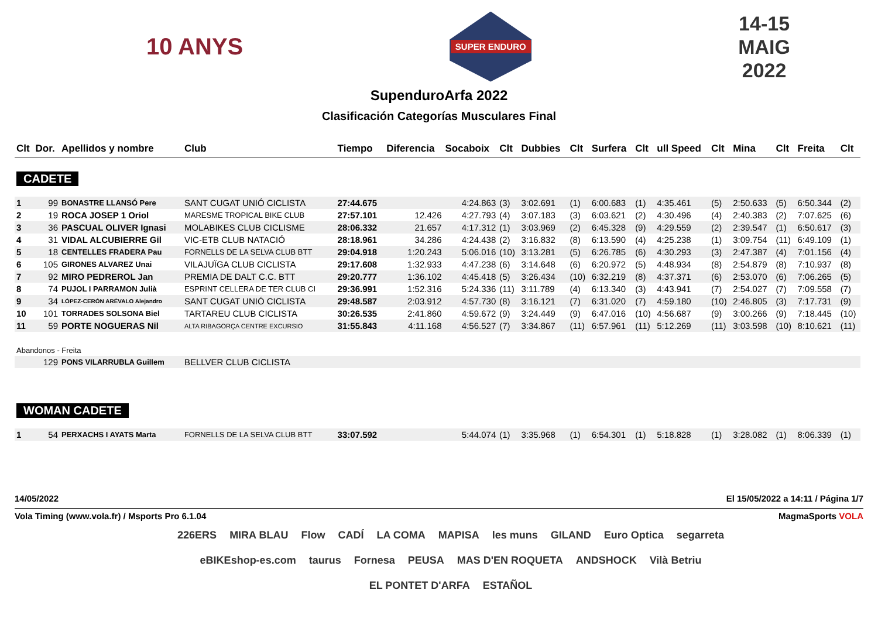10 ANYS
SUPER ENDURO
14-15
MAIG
2022
SupenduroArfa 2022
Clasificación Categorías Musculares Final
| Clt | Dor. | Apellidos y nombre | Club | Tiempo | Diferencia | Socaboix | Clt | Dubbies | Clt | Surfera | Clt | ull Speed | Clt | Mina | Clt | Freita | Clt |
| --- | --- | --- | --- | --- | --- | --- | --- | --- | --- | --- | --- | --- | --- | --- | --- | --- | --- |
| CADETE | | | | | | | | | | | | | | | | | |
| 1 | 99 | BONASTRE LLANSÓ Pere | SANT CUGAT UNIÓ CICLISTA | 27:44.675 | | 4:24.863 | (3) | 3:02.691 | (1) | 6:00.683 | (1) | 4:35.461 | (5) | 2:50.633 | (5) | 6:50.344 | (2) |
| 2 | 19 | ROCA JOSEP 1 Oriol | MARESME TROPICAL BIKE CLUB | 27:57.101 | 12.426 | 4:27.793 | (4) | 3:07.183 | (3) | 6:03.621 | (2) | 4:30.496 | (4) | 2:40.383 | (2) | 7:07.625 | (6) |
| 3 | 36 | PASCUAL OLIVER Ignasi | MOLABIKES CLUB CICLISME | 28:06.332 | 21.657 | 4:17.312 | (1) | 3:03.969 | (2) | 6:45.328 | (9) | 4:29.559 | (2) | 2:39.547 | (1) | 6:50.617 | (3) |
| 4 | 31 | VIDAL ALCUBIERRE Gil | VIC-ETB CLUB NATACIÓ | 28:18.961 | 34.286 | 4:24.438 | (2) | 3:16.832 | (8) | 6:13.590 | (4) | 4:25.238 | (1) | 3:09.754 | (11) | 6:49.109 | (1) |
| 5 | 18 | CENTELLES FRADERA Pau | FORNELLS DE LA SELVA CLUB BTT | 29:04.918 | 1:20.243 | 5:06.016 | (10) | 3:13.281 | (5) | 6:26.785 | (6) | 4:30.293 | (3) | 2:47.387 | (4) | 7:01.156 | (4) |
| 6 | 105 | GIRONES ALVAREZ Unai | VILAJUÏGA CLUB CICLISTA | 29:17.608 | 1:32.933 | 4:47.238 | (6) | 3:14.648 | (6) | 6:20.972 | (5) | 4:48.934 | (8) | 2:54.879 | (8) | 7:10.937 | (8) |
| 7 | 92 | MIRO PEDREROL Jan | PREMIA DE DALT C.C. BTT | 29:20.777 | 1:36.102 | 4:45.418 | (5) | 3:26.434 | (10) | 6:32.219 | (8) | 4:37.371 | (6) | 2:53.070 | (6) | 7:06.265 | (5) |
| 8 | 74 | PUJOL I PARRAMON Julià | ESPRINT CELLERA DE TER CLUB CI | 29:36.991 | 1:52.316 | 5:24.336 | (11) | 3:11.789 | (4) | 6:13.340 | (3) | 4:43.941 | (7) | 2:54.027 | (7) | 7:09.558 | (7) |
| 9 | 34 | LÓPEZ-CERÓN ARÉVALO Alejandro | SANT CUGAT UNIÓ CICLISTA | 29:48.587 | 2:03.912 | 4:57.730 | (8) | 3:16.121 | (7) | 6:31.020 | (7) | 4:59.180 | (10) | 2:46.805 | (3) | 7:17.731 | (9) |
| 10 | 101 | TORRADES SOLSONA Biel | TARTAREU CLUB CICLISTA | 30:26.535 | 2:41.860 | 4:59.672 | (9) | 3:24.449 | (9) | 6:47.016 | (10) | 4:56.687 | (9) | 3:00.266 | (9) | 7:18.445 | (10) |
| 11 | 59 | PORTE NOGUERAS Nil | ALTA RIBAGORÇA CENTRE EXCURSIO | 31:55.843 | 4:11.168 | 4:56.527 | (7) | 3:34.867 | (11) | 6:57.961 | (11) | 5:12.269 | (11) | 3:03.598 | (10) | 8:10.621 | (11) |
| Abandonos - Freita | | | | | | | | | | | | | | | | | |
| | 129 | PONS VILARRUBLA Guillem | BELLVER CLUB CICLISTA | | | | | | | | | | | | | | |
| WOMAN CADETE | | | | | | | | | | | | | | | | | |
| 1 | 54 | PERXACHS I AYATS Marta | FORNELLS DE LA SELVA CLUB BTT | 33:07.592 | | 5:44.074 | (1) | 3:35.968 | (1) | 6:54.301 | (1) | 5:18.828 | (1) | 3:28.082 | (1) | 8:06.339 | (1) |
14/05/2022 El 15/05/2022 a 14:11 / Página 1/7
Vola Timing (www.vola.fr) / Msports Pro 6.1.04 MagmaSports VOLA
226ERS MIRA BLAU Flow CADÍ LA COMA MAPISA les muns GILAND Euro Optica segarreta eBIKEshop-es.com taurus Fornesa PEUSA MAS D'EN ROQUETA ANDSHOCK Vilà Betriu EL PONTET D'ARFA ESTAÑOL